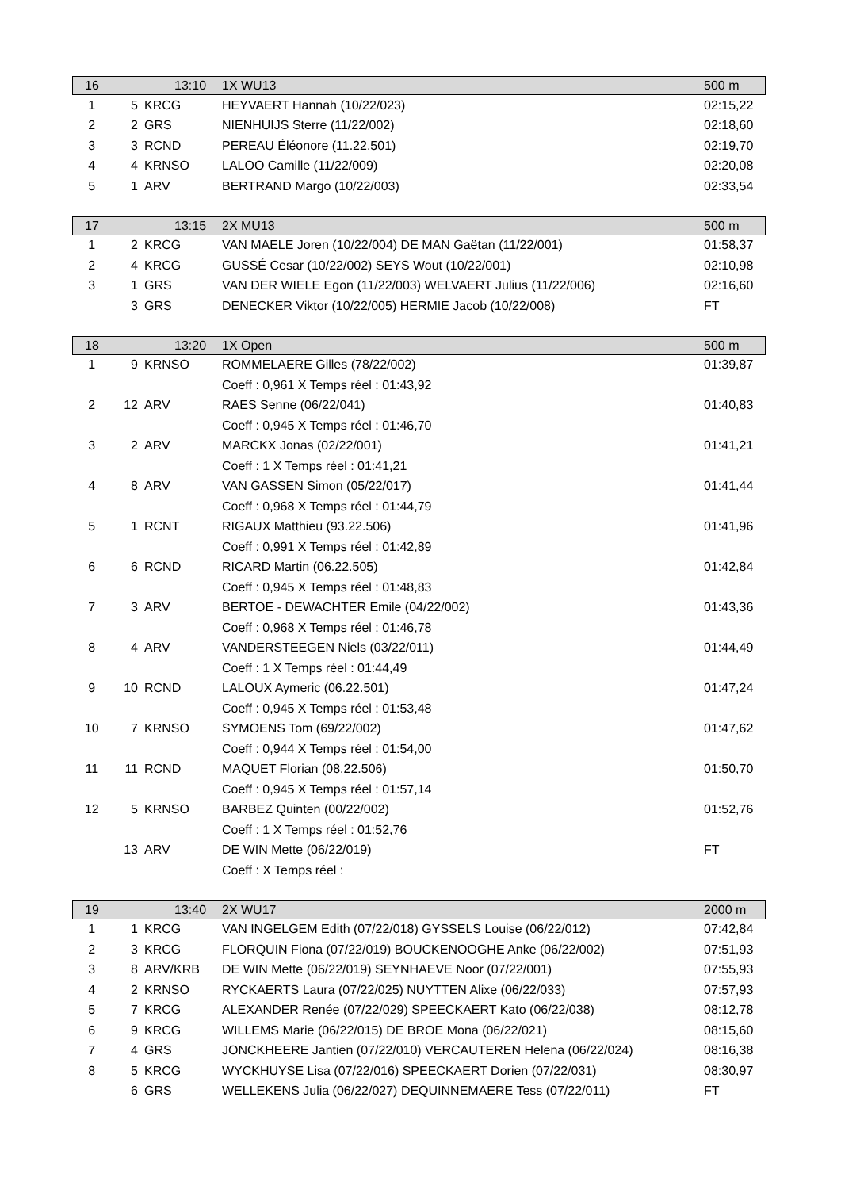| 16 | 13:10 | | 1X WU13 | 500 m |
| 1 | 5 | KRCG | HEYVAERT Hannah (10/22/023) | 02:15,22 |
| 2 | 2 | GRS | NIENHUIJS Sterre (11/22/002) | 02:18,60 |
| 3 | 3 | RCND | PEREAU Éléonore (11.22.501) | 02:19,70 |
| 4 | 4 | KRNSO | LALOO Camille (11/22/009) | 02:20,08 |
| 5 | 1 | ARV | BERTRAND Margo (10/22/003) | 02:33,54 |
| 17 | 13:15 | | 2X MU13 | 500 m |
| 1 | 2 | KRCG | VAN MAELE Joren (10/22/004) DE MAN Gaëtan (11/22/001) | 01:58,37 |
| 2 | 4 | KRCG | GUSSÉ Cesar (10/22/002) SEYS Wout (10/22/001) | 02:10,98 |
| 3 | 1 | GRS | VAN DER WIELE Egon (11/22/003) WELVAERT Julius (11/22/006) | 02:16,60 |
| | 3 | GRS | DENECKER Viktor (10/22/005) HERMIE Jacob (10/22/008) | FT |
| 18 | 13:20 | | 1X Open | 500 m |
| 1 | 9 | KRNSO | ROMMELAERE Gilles (78/22/002) | 01:39,87 |
| | | | Coeff : 0,961 X Temps réel : 01:43,92 | |
| 2 | 12 | ARV | RAES Senne (06/22/041) | 01:40,83 |
| | | | Coeff : 0,945 X Temps réel : 01:46,70 | |
| 3 | 2 | ARV | MARCKX Jonas (02/22/001) | 01:41,21 |
| | | | Coeff : 1 X Temps réel : 01:41,21 | |
| 4 | 8 | ARV | VAN GASSEN Simon (05/22/017) | 01:41,44 |
| | | | Coeff : 0,968 X Temps réel : 01:44,79 | |
| 5 | 1 | RCNT | RIGAUX Matthieu (93.22.506) | 01:41,96 |
| | | | Coeff : 0,991 X Temps réel : 01:42,89 | |
| 6 | 6 | RCND | RICARD Martin (06.22.505) | 01:42,84 |
| | | | Coeff : 0,945 X Temps réel : 01:48,83 | |
| 7 | 3 | ARV | BERTOE - DEWACHTER Emile (04/22/002) | 01:43,36 |
| | | | Coeff : 0,968 X Temps réel : 01:46,78 | |
| 8 | 4 | ARV | VANDERSTEEGEN Niels (03/22/011) | 01:44,49 |
| | | | Coeff : 1 X Temps réel : 01:44,49 | |
| 9 | 10 | RCND | LALOUX Aymeric (06.22.501) | 01:47,24 |
| | | | Coeff : 0,945 X Temps réel : 01:53,48 | |
| 10 | 7 | KRNSO | SYMOENS Tom (69/22/002) | 01:47,62 |
| | | | Coeff : 0,944 X Temps réel : 01:54,00 | |
| 11 | 11 | RCND | MAQUET Florian (08.22.506) | 01:50,70 |
| | | | Coeff : 0,945 X Temps réel : 01:57,14 | |
| 12 | 5 | KRNSO | BARBEZ Quinten (00/22/002) | 01:52,76 |
| | | | Coeff : 1 X Temps réel : 01:52,76 | |
| | 13 | ARV | DE WIN Mette (06/22/019) | FT |
| | | | Coeff : X Temps réel : | |
| 19 | 13:40 | | 2X WU17 | 2000 m |
| 1 | 1 | KRCG | VAN INGELGEM Edith (07/22/018) GYSSELS Louise (06/22/012) | 07:42,84 |
| 2 | 3 | KRCG | FLORQUIN Fiona (07/22/019) BOUCKENOOGHE Anke (06/22/002) | 07:51,93 |
| 3 | 8 | ARV/KRB | DE WIN Mette (06/22/019) SEYNHAEVE Noor (07/22/001) | 07:55,93 |
| 4 | 2 | KRNSO | RYCKAERTS Laura (07/22/025) NUYTTEN Alixe (06/22/033) | 07:57,93 |
| 5 | 7 | KRCG | ALEXANDER Renée (07/22/029) SPEECKAERT Kato (06/22/038) | 08:12,78 |
| 6 | 9 | KRCG | WILLEMS Marie (06/22/015) DE BROE Mona (06/22/021) | 08:15,60 |
| 7 | 4 | GRS | JONCKHEERE Jantien (07/22/010) VERCAUTEREN Helena (06/22/024) | 08:16,38 |
| 8 | 5 | KRCG | WYCKHUYSE Lisa (07/22/016) SPEECKAERT Dorien (07/22/031) | 08:30,97 |
| | 6 | GRS | WELLEKENS Julia (06/22/027) DEQUINNEMAERE Tess (07/22/011) | FT |